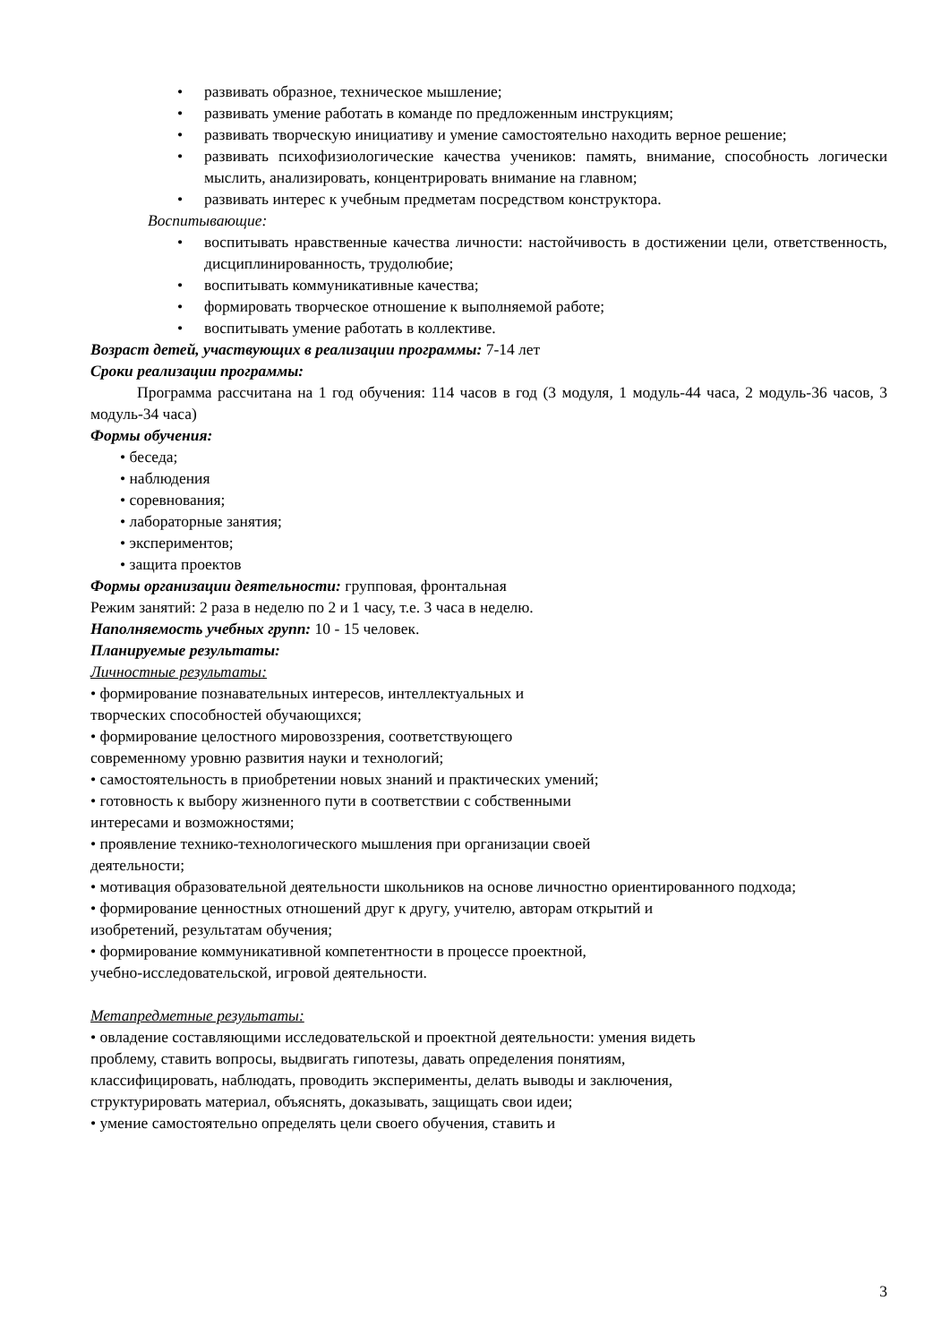• развивать образное, техническое мышление;
• развивать умение работать в команде по предложенным инструкциям;
• развивать творческую инициативу и умение самостоятельно находить верное решение;
• развивать психофизиологические качества учеников: память, внимание, способность логически мыслить, анализировать, концентрировать внимание на главном;
• развивать интерес к учебным предметам посредством конструктора.
Воспитывающие:
• воспитывать нравственные качества личности: настойчивость в достижении цели, ответственность, дисциплинированность, трудолюбие;
• воспитывать коммуникативные качества;
• формировать творческое отношение к выполняемой работе;
• воспитывать умение работать в коллективе.
Возраст детей, участвующих в реализации программы: 7-14 лет
Сроки реализации программы:
Программа рассчитана на 1 год обучения: 114 часов в год (3 модуля, 1 модуль-44 часа, 2 модуль-36 часов, 3 модуль-34 часа)
Формы обучения:
• беседа;
• наблюдения
• соревнования;
• лабораторные занятия;
• экспериментов;
• защита проектов
Формы организации деятельности: групповая, фронтальная
Режим занятий: 2 раза в неделю по 2 и 1 часу, т.е. 3 часа в неделю.
Наполняемость учебных групп: 10 - 15 человек.
Планируемые результаты:
Личностные результаты:
• формирование познавательных интересов, интеллектуальных и
творческих способностей обучающихся;
• формирование целостного мировоззрения, соответствующего
современному уровню развития науки и технологий;
• самостоятельность в приобретении новых знаний и практических умений;
• готовность к выбору жизненного пути в соответствии с собственными
интересами и возможностями;
• проявление технико-технологического мышления при организации своей
деятельности;
• мотивация образовательной деятельности школьников на основе личностно ориентированного подхода;
• формирование ценностных отношений друг к другу, учителю, авторам открытий и
изобретений, результатам обучения;
• формирование коммуникативной компетентности в процессе проектной,
учебно-исследовательской, игровой деятельности.
Метапредметные результаты:
• овладение составляющими исследовательской и проектной деятельности: умения видеть
проблему, ставить вопросы, выдвигать гипотезы, давать определения понятиям,
классифицировать, наблюдать, проводить эксперименты, делать выводы и заключения,
структурировать материал, объяснять, доказывать, защищать свои идеи;
• умение самостоятельно определять цели своего обучения, ставить и
3